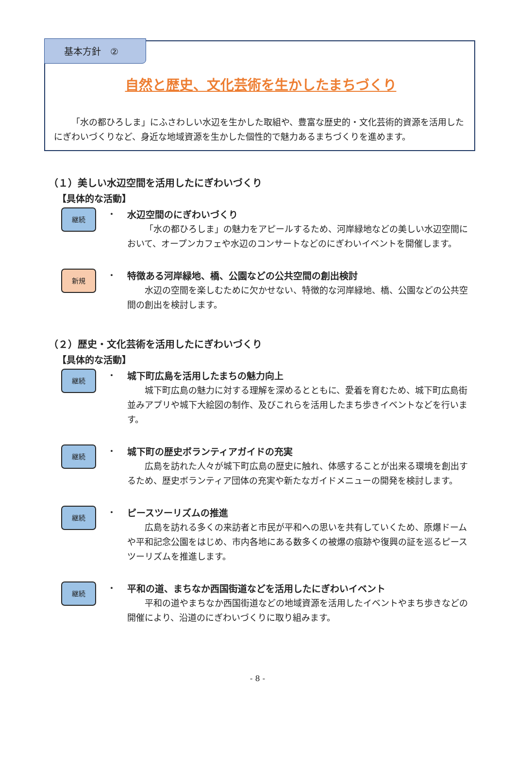基本方針　②
自然と歴史、文化芸術を生かしたまちづくり
「水の都ひろしま」にふさわしい水辺を生かした取組や、豊富な歴史的・文化芸術的資源を活用したにぎわいづくりなど、身近な地域資源を生かした個性的で魅力あるまちづくりを進めます。
（１）美しい水辺空間を活用したにぎわいづくり
【具体的な活動】
継続
・
水辺空間のにぎわいづくり
「水の都ひろしま」の魅力をアピールするため、河岸緑地などの美しい水辺空間において、オープンカフェや水辺のコンサートなどのにぎわいイベントを開催します。
新規
・
特徴ある河岸緑地、橋、公園などの公共空間の創出検討
水辺の空間を楽しむために欠かせない、特徴的な河岸緑地、橋、公園などの公共空間の創出を検討します。
（２）歴史・文化芸術を活用したにぎわいづくり
【具体的な活動】
継続
・
城下町広島を活用したまちの魅力向上
城下町広島の魅力に対する理解を深めるとともに、愛着を育むため、城下町広島街並みアプリや城下大絵図の制作、及びこれらを活用したまち歩きイベントなどを行います。
継続
・
城下町の歴史ボランティアガイドの充実
広島を訪れた人々が城下町広島の歴史に触れ、体感することが出来る環境を創出するため、歴史ボランティア団体の充実や新たなガイドメニューの開発を検討します。
継続
・
ピースツーリズムの推進
広島を訪れる多くの来訪者と市民が平和への思いを共有していくため、原爆ドームや平和記念公園をはじめ、市内各地にある数多くの被爆の痕跡や復興の証を巡るピースツーリズムを推進します。
継続
・
平和の道、まちなか西国街道などを活用したにぎわいイベント
平和の道やまちなか西国街道などの地域資源を活用したイベントやまち歩きなどの開催により、沿道のにぎわいづくりに取り組みます。
- 8 -